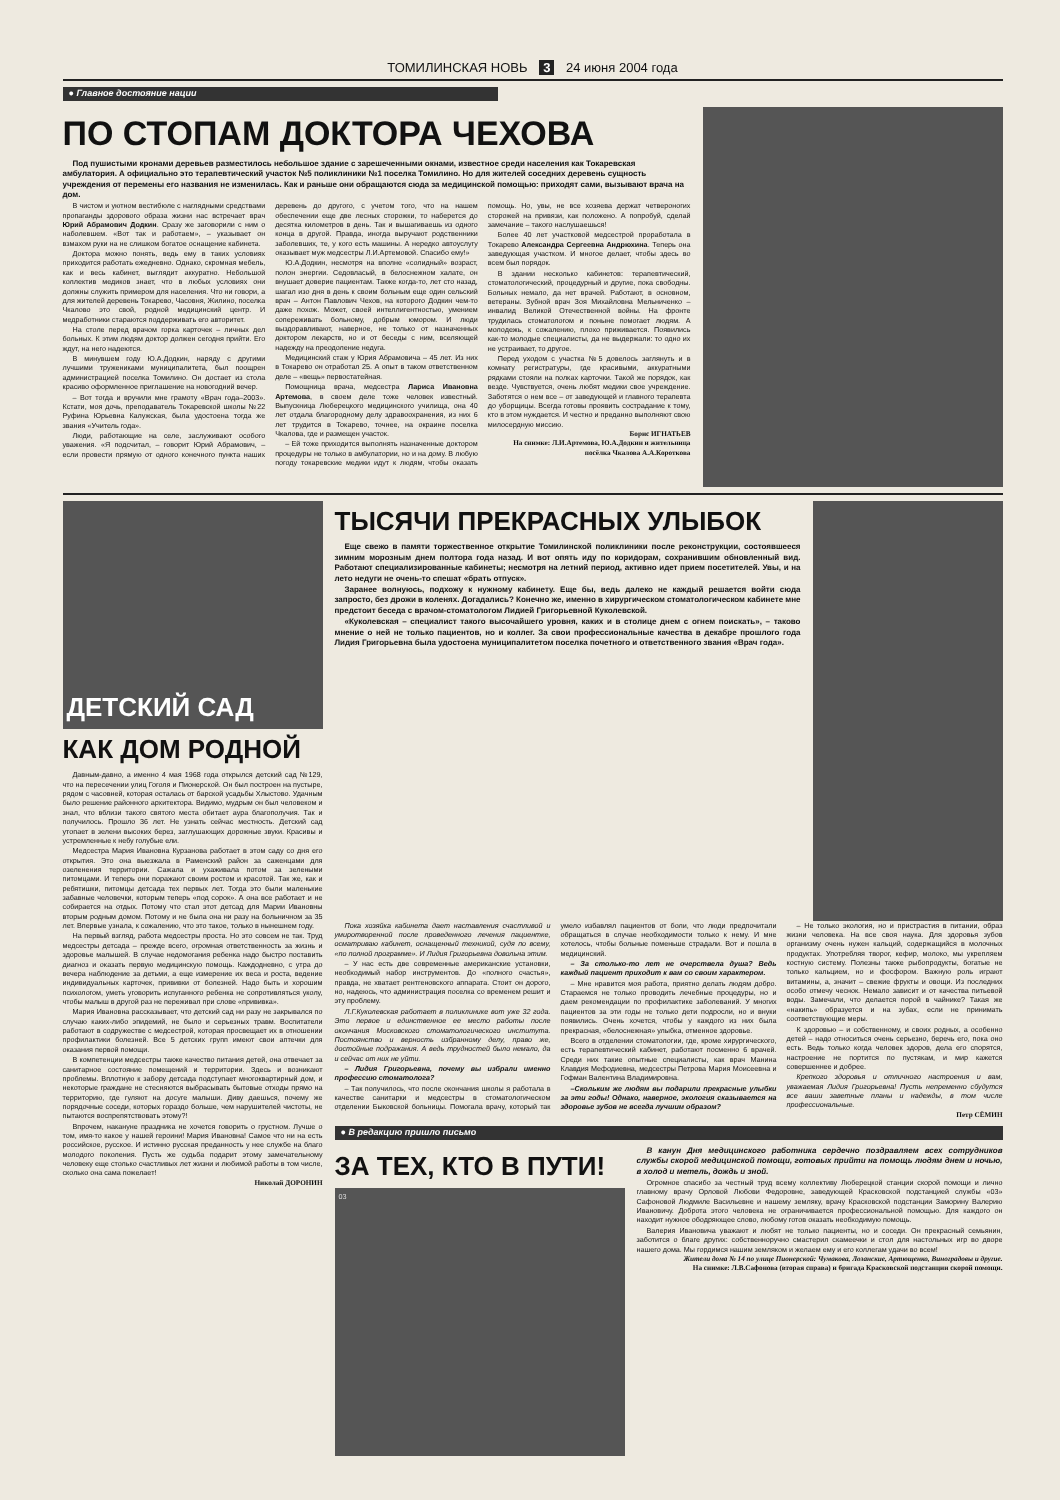ТОМИЛИНСКАЯ НОВЬ 3 24 июня 2004 года
● Главное достояние нации
ПО СТОПАМ ДОКТОРА ЧЕХОВА
Под пушистыми кронами деревьев разместилось небольшое здание с зарешеченными окнами, известное среди населения как Токаревская амбулатория. А официально это терапевтический участок №5 поликлиники №1 поселка Томилино. Но для жителей соседних деревень сущность учреждения от перемены его названия не изменилась. Как и раньше они обращаются сюда за медицинской помощью: приходят сами, вызывают врача на дом.
В чистом и уютном вестибюле с наглядными средствами пропаганды здорового образа жизни нас встречает врач Юрий Абрамович Додкин. Сразу же заговорили с ним о наболевшем. «Вот так и работаем», – указывает он взмахом руки на не слишком богатое оснащение кабинета.
Доктора можно понять, ведь ему в таких условиях приходится работать ежедневно. Однако, скромная мебель, как и весь кабинет, выглядит аккуратно. Небольшой коллектив медиков знает, что в любых условиях они должны служить примером для населения. Что ни говори, а для жителей деревень Токарево, Часовня, Жилино, поселка Чкалово это свой, родной медицинский центр. И медработники стараются поддерживать его авторитет.
На столе перед врачом горка карточек – личных дел больных. К этим людям доктор должен сегодня прийти. Его ждут, на него надеются.
В минувшем году Ю.А.Додкин, наряду с другими лучшими тружениками муниципалитета, был поощрен администрацией поселка Томилино. Он достает из стола красиво оформленное приглашение на новогодний вечер.
– Вот тогда и вручили мне грамоту «Врач года–2003». Кстати, моя дочь, преподаватель Токаревской школы №22 Руфина Юрьевна Калужская, была удостоена тогда же звания «Учитель года».
Люди, работающие на селе, заслуживают особого уважения. «Я подсчитал, – говорит Юрий Абрамович, – если провести прямую от одного конечного пункта наших деревень до другого, с учетом того, что на нашем обеспечении еще две лесных сторожки, то наберется до десятка километров в день. Так и вышагиваешь из одного конца в другой. Правда, иногда выручают родственники заболевших, те, у кого есть машины. А нередко автоуслугу оказывает муж медсестры Л.И.Артемовой. Спасибо ему!»
Ю.А.Додкин, несмотря на вполне «солидный» возраст, полон энергии. Седовласый, в белоснежном халате, он внушает доверие пациентам. Также когда-то, лет сто назад, шагал изо дня в день к своим больным еще один сельский врач – Антон Павлович Чехов, на которого Додкин чем-то даже похож. Может, своей интеллигентностью, умением сопереживать больному, добрым юмором. И люди выздоравливают, наверное, не только от назначенных доктором лекарств, но и от беседы с ним, вселяющей надежду на преодоление недуга.
Медицинский стаж у Юрия Абрамовича – 45 лет. Из них в Токарево он отработал 25. А опыт в таком ответственном деле – «вещь» первостатейная.
Помощница врача, медсестра Лариса Ивановна Артемова, в своем деле тоже человек известный. Выпускница Люберецкого медицинского училища, она 40 лет отдала благородному делу здравоохранения, из них 6 лет трудится в Токарево, точнее, на окраине поселка Чкалова, где и размещен участок.
– Ей тоже приходится выполнять назначенные доктором процедуры не только в амбулатории, но и на дому. В любую погоду токаревские медики идут к людям, чтобы оказать помощь. Но, увы, не все хозяева держат четвероногих сторожей на привязи, как положено. А попробуй, сделай замечание – такого наслушаешься!
Более 40 лет участковой медсестрой проработала в Токарево Александра Сергеевна Андрюхина. Теперь она заведующая участком. И многое делает, чтобы здесь во всем был порядок.
В здании несколько кабинетов: терапевтический, стоматологический, процедурный и другие, пока свободны. Больных немало, да нет врачей. Работают, в основном, ветераны. Зубной врач Зоя Михайловна Мельниченко – инвалид Великой Отечественной войны. На фронте трудилась стоматологом и поныне помогает людям. А молодежь, к сожалению, плохо приживается. Появились как-то молодые специалисты, да не выдержали: то одно их не устраивает, то другое.
Перед уходом с участка №5 довелось заглянуть и в комнату регистратуры, где красивыми, аккуратными рядками стояли на полках карточки. Такой же порядок, как везде. Чувствуется, очень любят медики свое учреждение. Заботятся о нем все – от заведующей и главного терапевта до уборщицы. Всегда готовы проявить сострадание к тому, кто в этом нуждается. И честно и преданно выполняют свою милосердную миссию.
Борис ИГНАТЬЕВ
На снимке: Л.И.Артемова, Ю.А.Додкин и жительница посёлка Чкалова А.А.Короткова
ДЕТСКИЙ САД
КАК ДОМ РОДНОЙ
Давным-давно, а именно 4 мая 1968 года открылся детский сад №129, что на пересечении улиц Гоголя и Пионерской. Он был построен на пустыре, рядом с часовней, которая осталась от барской усадьбы Хлыстово. Удачным было решение районного архитектора. Видимо, мудрым он был человеком и знал, что вблизи такого святого места обитает аура благополучия. Так и получилось. Прошло 36 лет. Не узнать сейчас местность. Детский сад утопает в зелени высоких берез, заглушающих дорожные звуки. Красивы и устремленные к небу голубые ели.
Медсестра Мария Ивановна Курзанова работает в этом саду со дня его открытия. Это она выезжала в Раменский район за саженцами для озеленения территории. Сажала и ухаживала потом за зелеными питомцами. И теперь они поражают своим ростом и красотой. Так же, как и ребятишки, питомцы детсада тех первых лет. Тогда это были маленькие забавные человечки, которым теперь «под сорок». А она все работает и не собирается на отдых. Потому что стал этот детсад для Марии Ивановны вторым родным домом. Потому и не была она ни разу на больничном за 35 лет. Впервые узнала, к сожалению, что это такое, только в нынешнем году.
На первый взгляд, работа медсестры проста. Но это совсем не так. Труд медсестры детсада – прежде всего, огромная ответственность за жизнь и здоровье малышей. В случае недомогания ребенка надо быстро поставить диагноз и оказать первую медицинскую помощь. Каждодневно, с утра до вечера наблюдение за детьми, а еще измерение их веса и роста, ведение индивидуальных карточек, прививки от болезней. Надо быть и хорошим психологом, уметь уговорить испуганного ребенка не сопротивляться уколу, чтобы малыш в другой раз не переживал при слове «прививка».
Мария Ивановна рассказывает, что детский сад ни разу не закрывался по случаю каких-либо эпидемий, не было и серьезных травм. Воспитатели работают в содружестве с медсестрой, которая просвещает их в отношении профилактики болезней. Все 5 детских групп имеют свои аптечки для оказания первой помощи.
В компетенции медсестры также качество питания детей, она отвечает за санитарное состояние помещений и территории. Здесь и возникают проблемы. Вплотную к забору детсада подступает многоквартирный дом, и некоторые граждане не стесняются выбрасывать бытовые отходы прямо на территорию, где гуляют на досуге малыши. Диву даешься, почему же порядочные соседи, которых гораздо больше, чем нарушителей чистоты, не пытаются воспрепятствовать этому?!
Впрочем, накануне праздника не хочется говорить о грустном. Лучше о том, имя-то какое у нашей героини! Мария Ивановна! Самое что ни на есть российское, русское. И истинно русская преданность у нее службе на благо молодого поколения. Пусть же судьба подарит этому замечательному человеку еще столько счастливых лет жизни и любимой работы в том числе, сколько она сама пожелает!
Николай ДОРОНИН
ТЫСЯЧИ ПРЕКРАСНЫХ УЛЫБОК
Еще свежо в памяти торжественное открытие Томилинской поликлиники после реконструкции, состоявшееся зимним морозным днем полтора года назад. И вот опять иду по коридорам, сохранившим обновленный вид. Работают специализированные кабинеты; несмотря на летний период, активно идет прием посетителей. Увы, и на лето недуги не очень-то спешат «брать отпуск».
Заранее волнуюсь, подхожу к нужному кабинету. Еще бы, ведь далеко не каждый решается войти сюда запросто, без дрожи в коленях. Догадались? Конечно же, именно в хирургическом стоматологическом кабинете мне предстоит беседа с врачом-стоматологом Лидией Григорьевной Куколевской.
«Куколевская – специалист такого высочайшего уровня, каких и в столице днем с огнем поискать», – таково мнение о ней не только пациентов, но и коллег. За свои профессиональные качества в декабре прошлого года Лидия Григорьевна была удостоена муниципалитетом поселка почетного и ответственного звания «Врач года».
Пока хозяйка кабинета дает наставления счастливой и умиротворенной после проведенного лечения пациентке, осматриваю кабинет, оснащенный техникой, судя по всему, «по полной программе». И Лидия Григорьевна довольна этим.
– У нас есть две современные американские установки, необходимый набор инструментов. До «полного счастья», правда, не хватает рентгеновского аппарата. Стоит он дорого, но, надеюсь, что администрация поселка со временем решит и эту проблему.
Л.Г.Куколевская работает в поликлинике вот уже 32 года. Это первое и единственное ее место работы после окончания Московского стоматологического института. Постоянство и верность избранному делу, право же, достойные подражания. А ведь трудностей было немало, да и сейчас от них не уйти.
– Лидия Григорьевна, почему вы избрали именно профессию стоматолога?
– Так получилось, что после окончания школы я работала в качестве санитарки и медсестры в стоматологическом отделении Быковской больницы. Помогала врачу, который так умело избавлял пациентов от боли, что люди предпочитали обращаться в случае необходимости только к нему. И мне хотелось, чтобы больные поменьше страдали. Вот и пошла в медицинский.
– За столько-то лет не очерствела душа? Ведь каждый пациент приходит к вам со своим характером.
– Мне нравится моя работа, приятно делать людям добро. Стараемся не только проводить лечебные процедуры, но и даем рекомендации по профилактике заболеваний. У многих пациентов за эти годы не только дети подросли, но и внуки появились. Очень хочется, чтобы у каждого из них была прекрасная, «белоснежная» улыбка, отменное здоровье.
Всего в отделении стоматологии, где, кроме хирургического, есть терапевтический кабинет, работают посменно 6 врачей. Среди них такие опытные специалисты, как врач Манина Клавдия Мефодиевна, медсестры Петрова Мария Моисеевна и Гофман Валентина Владимировна.
–Скольким же людям вы подарили прекрасные улыбки за эти годы! Однако, наверное, экология сказывается на здоровье зубов не всегда лучшим образом?
– Не только экология, но и пристрастия в питании, образ жизни человека. На все своя наука. Для здоровья зубов организму очень нужен кальций, содержащийся в молочных продуктах. Употребляя творог, кефир, молоко, мы укрепляем костную систему. Полезны также рыбопродукты, богатые не только кальцием, но и фосфором. Важную роль играют витамины, а, значит – свежие фрукты и овощи. Из последних особо отмечу чеснок. Немало зависит и от качества питьевой воды. Замечали, что делается порой в чайнике? Такая же «накипь» образуется и на зубах, если не принимать соответствующие меры.
К здоровью – и собственному, и своих родных, а особенно детей – надо относиться очень серьезно, беречь его, пока оно есть. Ведь только когда человек здоров, дела его спорятся, настроение не портится по пустякам, и мир кажется совершеннее и добрее.
Крепкого здоровья и отличного настроения и вам, уважаемая Лидия Григорьевна! Пусть непременно сбудутся все ваши заветные планы и надежды, в том числе профессиональные.
Петр СЁМИН
● В редакцию пришло письмо
ЗА ТЕХ, КТО В ПУТИ!
03
В канун Дня медицинского работника сердечно поздравляем всех сотрудников службы скорой медицинской помощи, готовых прийти на помощь людям днем и ночью, в холод и метель, дождь и зной.
Огромное спасибо за честный труд всему коллективу Люберецкой станции скорой помощи и лично главному врачу Орловой Любови Федоровне, заведующей Красковской подстанцией службы «03» Сафоновой Людмиле Васильевне и нашему земляку, врачу Красковской подстанции Заморину Валерию Ивановичу. Доброта этого человека не ограничивается профессиональной помощью. Для каждого он находит нужное ободряющее слово, любому готов оказать необходимую помощь.
Валерия Ивановича уважают и любят не только пациенты, но и соседи. Он прекрасный семьянин, заботится о благе других: собственноручно смастерил скамеечки и стол для настольных игр во дворе нашего дома. Мы гордимся нашим земляком и желаем ему и его коллегам удачи во всем!
Жители дома № 14 по улице Пионерской: Чумакова, Лозанские, Артющенко, Виноградовы и другие.
На снимке: Л.В.Сафонова (вторая справа) и бригада Красковской подстанции скорой помощи.